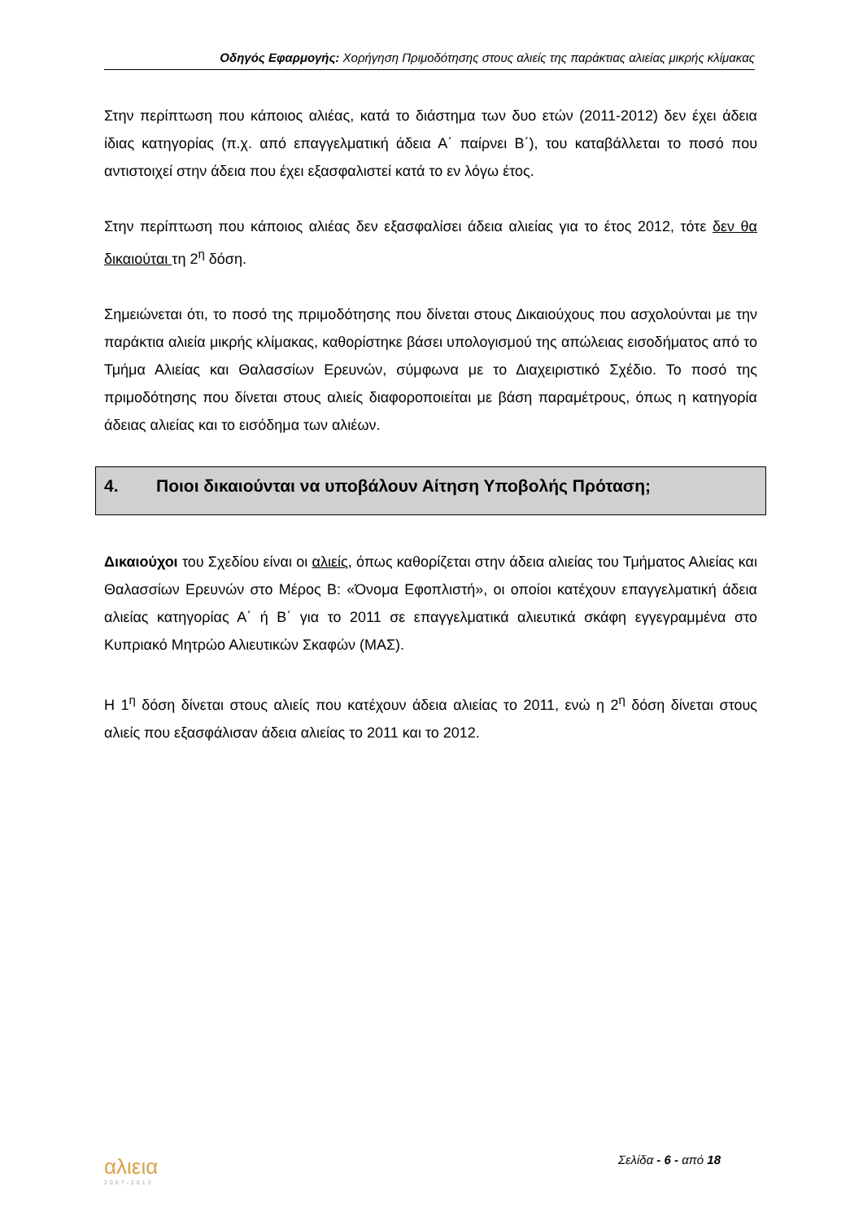Οδηγός Εφαρμογής: Χορήγηση Πριμοδότησης στους αλιείς της παράκτιας αλιείας μικρής κλίμακας
Στην περίπτωση που κάποιος αλιέας, κατά το διάστημα των δυο ετών (2011-2012) δεν έχει άδεια ίδιας κατηγορίας (π.χ. από επαγγελματική άδεια Α΄ παίρνει Β΄), του καταβάλλεται το ποσό που αντιστοιχεί στην άδεια που έχει εξασφαλιστεί κατά το εν λόγω έτος.
Στην περίπτωση που κάποιος αλιέας δεν εξασφαλίσει άδεια αλιείας για το έτος 2012, τότε δεν θα δικαιούται τη 2<sup>η</sup> δόση.
Σημειώνεται ότι, το ποσό της πριμοδότησης που δίνεται στους Δικαιούχους που ασχολούνται με την παράκτια αλιεία μικρής κλίμακας, καθορίστηκε βάσει υπολογισμού της απώλειας εισοδήματος από το Τμήμα Αλιείας και Θαλασσίων Ερευνών, σύμφωνα με το Διαχειριστικό Σχέδιο. Το ποσό της πριμοδότησης που δίνεται στους αλιείς διαφοροποιείται με βάση παραμέτρους, όπως η κατηγορία άδειας αλιείας και το εισόδημα των αλιέων.
4. Ποιοι δικαιούνται να υποβάλουν Αίτηση Υποβολής Πρόταση;
Δικαιούχοι του Σχεδίου είναι οι αλιείς, όπως καθορίζεται στην άδεια αλιείας του Τμήματος Αλιείας και Θαλασσίων Ερευνών στο Μέρος Β: «Όνομα Εφοπλιστή», οι οποίοι κατέχουν επαγγελματική άδεια αλιείας κατηγορίας Α΄ ή Β΄ για το 2011 σε επαγγελματικά αλιευτικά σκάφη εγγεγραμμένα στο Κυπριακό Μητρώο Αλιευτικών Σκαφών (ΜΑΣ).
Η 1<sup>η</sup> δόση δίνεται στους αλιείς που κατέχουν άδεια αλιείας το 2011, ενώ η 2<sup>η</sup> δόση δίνεται στους αλιείς που εξασφάλισαν άδεια αλιείας το 2011 και το 2012.
αλιεια
2007-2013
Σελίδα - 6 - από 18